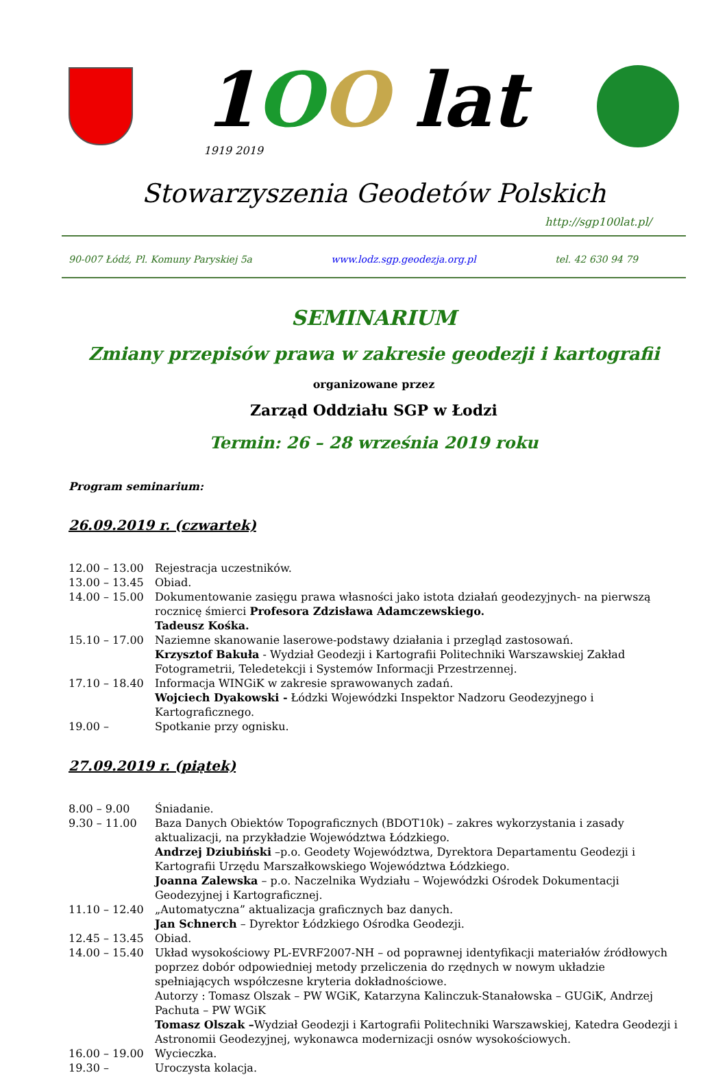1OO lat
1919 2019
Stowarzyszenia Geodetów Polskich
http://sgp100lat.pl/
90-007 Łódź, Pl. Komuny Paryskiej 5a www.lodz.sgp.geodezja.org.pl tel. 42 630 94 79
SEMINARIUM
Zmiany przepisów prawa w zakresie geodezji i kartografii
organizowane przez
Zarząd Oddziału SGP w Łodzi
Termin: 26 – 28 września 2019 roku
Program seminarium:
26.09.2019 r. (czwartek)
12.00 – 13.00 Rejestracja uczestników.
13.00 – 13.45 Obiad.
14.00 – 15.00 Dokumentowanie zasięgu prawa własności jako istota działań geodezyjnych- na pierwszą rocznicę śmierci Profesora Zdzisława Adamczewskiego.
Tadeusz Kośka.
15.10 – 17.00 Naziemne skanowanie laserowe-podstawy działania i przegląd zastosowań.
Krzysztof Bakuła - Wydział Geodezji i Kartografii Politechniki Warszawskiej Zakład Fotogrametrii, Teledetekcji i Systemów Informacji Przestrzennej.
17.10 – 18.40 Informacja WINGiK w zakresie sprawowanych zadań.
Wojciech Dyakowski - Łódzki Wojewódzki Inspektor Nadzoru Geodezyjnego i Kartograficznego.
19.00 – Spotkanie przy ognisku.
27.09.2019 r. (piątek)
8.00 – 9.00 Śniadanie.
9.30 – 11.00 Baza Danych Obiektów Topograficznych (BDOT10k) – zakres wykorzystania i zasady aktualizacji, na przykładzie Województwa Łódzkiego.
Andrzej Dziubiński –p.o. Geodety Województwa, Dyrektora Departamentu Geodezji i Kartografii Urzędu Marszałkowskiego Województwa Łódzkiego.
Joanna Zalewska – p.o. Naczelnika Wydziału – Wojewódzki Ośrodek Dokumentacji Geodezyjnej i Kartograficznej.
11.10 – 12.40 „Automatyczna” aktualizacja graficznych baz danych.
Jan Schnerch – Dyrektor Łódzkiego Ośrodka Geodezji.
12.45 – 13.45 Obiad.
14.00 – 15.40 Układ wysokościowy PL-EVRF2007-NH – od poprawnej identyfikacji materiałów źródłowych poprzez dobór odpowiedniej metody przeliczenia do rzędnych w nowym układzie spełniających współczesne kryteria dokładnościowe.
Autorzy : Tomasz Olszak – PW WGiK, Katarzyna Kalinczuk-Stanałowska – GUGiK, Andrzej Pachuta – PW WGiK
Tomasz Olszak –Wydział Geodezji i Kartografii Politechniki Warszawskiej, Katedra Geodezji i Astronomii Geodezyjnej, wykonawca modernizacji osnów wysokościowych.
16.00 – 19.00 Wycieczka.
19.30 – Uroczysta kolacja.